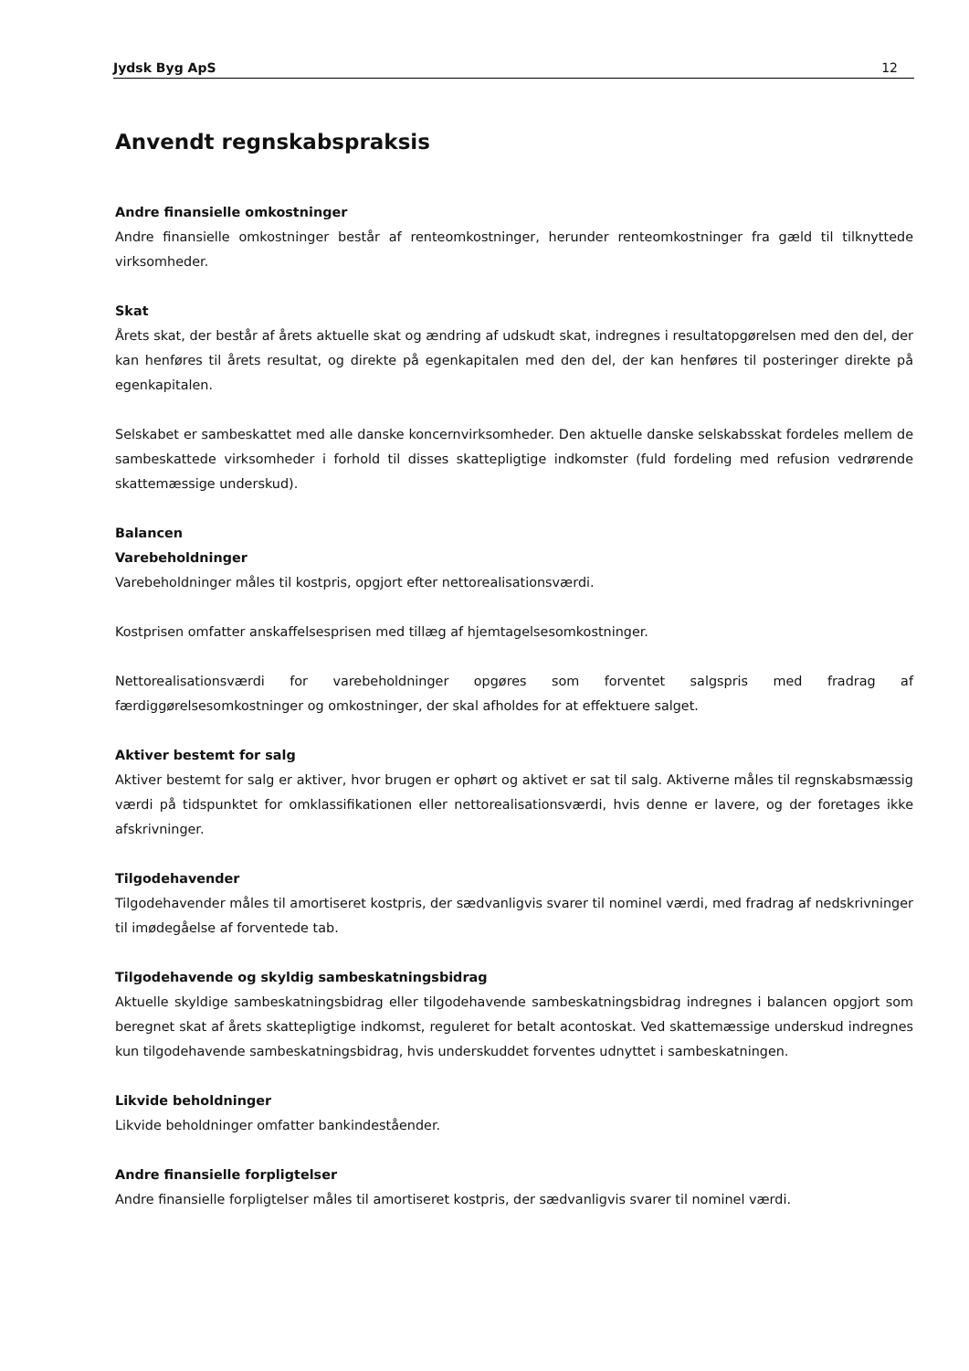Jydsk Byg ApS 12
Anvendt regnskabspraksis
Andre finansielle omkostninger
Andre finansielle omkostninger består af renteomkostninger, herunder renteomkostninger fra gæld til tilknyttede virksomheder.
Skat
Årets skat, der består af årets aktuelle skat og ændring af udskudt skat, indregnes i resultatopgørelsen med den del, der kan henføres til årets resultat, og direkte på egenkapitalen med den del, der kan henføres til posteringer direkte på egenkapitalen.
Selskabet er sambeskattet med alle danske koncernvirksomheder. Den aktuelle danske selskabsskat fordeles mellem de sambeskattede virksomheder i forhold til disses skattepligtige indkomster (fuld fordeling med refusion vedrørende skattemæssige underskud).
Balancen
Varebeholdninger
Varebeholdninger måles til kostpris, opgjort efter nettorealisationsværdi.
Kostprisen omfatter anskaffelsesprisen med tillæg af hjemtagelsesomkostninger.
Nettorealisationsværdi for varebeholdninger opgøres som forventet salgspris med fradrag af færdiggørelsesomkostninger og omkostninger, der skal afholdes for at effektuere salget.
Aktiver bestemt for salg
Aktiver bestemt for salg er aktiver, hvor brugen er ophørt og aktivet er sat til salg. Aktiverne måles til regnskabsmæssig værdi på tidspunktet for omklassifikationen eller nettorealisationsværdi, hvis denne er lavere, og der foretages ikke afskrivninger.
Tilgodehavender
Tilgodehavender måles til amortiseret kostpris, der sædvanligvis svarer til nominel værdi, med fradrag af nedskrivninger til imødegåelse af forventede tab.
Tilgodehavende og skyldig sambeskatningsbidrag
Aktuelle skyldige sambeskatningsbidrag eller tilgodehavende sambeskatningsbidrag indregnes i balancen opgjort som beregnet skat af årets skattepligtige indkomst, reguleret for betalt acontoskat. Ved skattemæssige underskud indregnes kun tilgodehavende sambeskatningsbidrag, hvis underskuddet forventes udnyttet i sambeskatningen.
Likvide beholdninger
Likvide beholdninger omfatter bankindeståender.
Andre finansielle forpligtelser
Andre finansielle forpligtelser måles til amortiseret kostpris, der sædvanligvis svarer til nominel værdi.